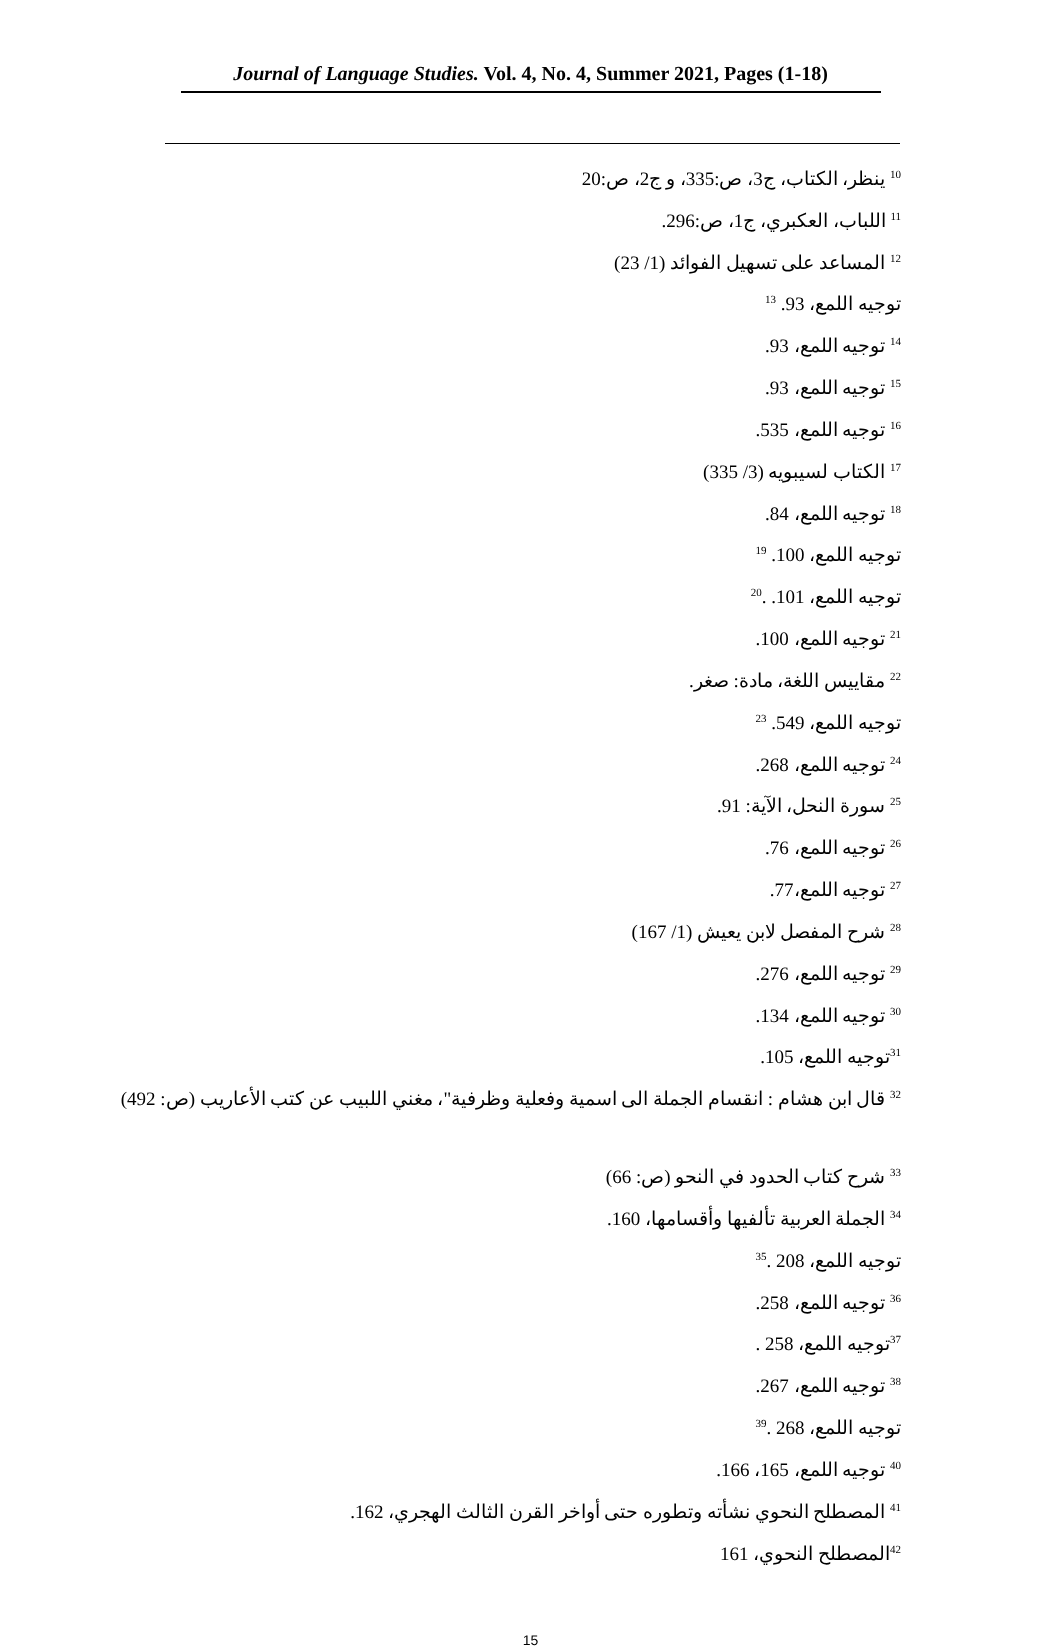Journal of Language Studies. Vol. 4, No. 4, Summer 2021, Pages (1-18)
<sup>10</sup> ينظر، الكتاب، ج3، ص:335، و ج2، ص:20
<sup>11</sup> اللباب، العكبري، ج1، ص:296.
<sup>12</sup> المساعد على تسهيل الفوائد (1/ 23)
توجيه اللمع، 93. <sup>13</sup>
<sup>14</sup> توجيه اللمع، 93.
<sup>15</sup> توجيه اللمع، 93.
<sup>16</sup> توجيه اللمع، 535.
<sup>17</sup> الكتاب لسيبويه (3/ 335)
<sup>18</sup> توجيه اللمع، 84.
توجيه اللمع، 100. <sup>19</sup>
توجيه اللمع، 101. .<sup>20</sup>
<sup>21</sup> توجيه اللمع، 100.
<sup>22</sup> مقاييس اللغة، مادة: صغر.
توجيه اللمع، 549. <sup>23</sup>
<sup>24</sup> توجيه اللمع، 268.
<sup>25</sup> سورة النحل، الآية: 91.
<sup>26</sup> توجيه اللمع، 76.
<sup>27</sup> توجيه اللمع،77.
<sup>28</sup> شرح المفصل لابن يعيش (1/ 167)
<sup>29</sup> توجيه اللمع، 276.
<sup>30</sup> توجيه اللمع، 134.
<sup>31</sup> توجيه اللمع، 105.
<sup>32</sup> قال ابن هشام : انقسام الجملة الى اسمية وفعلية وظرفية"، مغني اللبيب عن كتب الأعاريب (ص: 492)
<sup>33</sup> شرح كتاب الحدود في النحو (ص: 66)
<sup>34</sup> الجملة العربية تألفيها وأقسامها، 160.
توجيه اللمع، 208 .<sup>35</sup>
<sup>36</sup> توجيه اللمع، 258.
<sup>37</sup> توجيه اللمع، 258 .
<sup>38</sup> توجيه اللمع، 267.
توجيه اللمع، 268 .<sup>39</sup>
<sup>40</sup> توجيه اللمع، 165، 166.
<sup>41</sup> المصطلح النحوي نشأته وتطوره حتى أواخر القرن الثالث الهجري، 162.
<sup>42</sup> المصطلح النحوي، 161
15